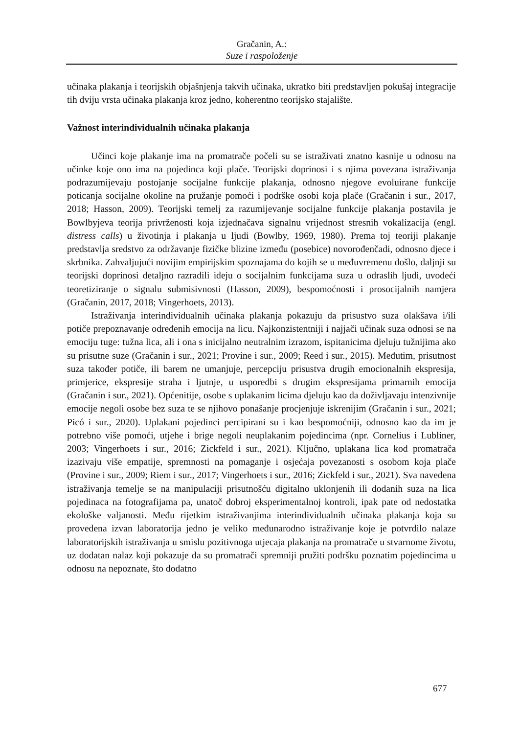Gračanin, A.:
Suze i raspoloženje
učinaka plakanja i teorijskih objašnjenja takvih učinaka, ukratko biti predstavljen pokušaj integracije tih dviju vrsta učinaka plakanja kroz jedno, koherentno teorijsko stajalište.
Važnost interindividualnih učinaka plakanja
Učinci koje plakanje ima na promatrače počeli su se istraživati znatno kasnije u odnosu na učinke koje ono ima na pojedinca koji plače. Teorijski doprinosi i s njima povezana istraživanja podrazumijevaju postojanje socijalne funkcije plakanja, odnosno njegove evoluirane funkcije poticanja socijalne okoline na pružanje pomoći i podrške osobi koja plače (Gračanin i sur., 2017, 2018; Hasson, 2009). Teorijski temelj za razumijevanje socijalne funkcije plakanja postavila je Bowlbyjeva teorija privrženosti koja izjednačava signalnu vrijednost stresnih vokalizacija (engl. distress calls) u životinja i plakanja u ljudi (Bowlby, 1969, 1980). Prema toj teoriji plakanje predstavlja sredstvo za održavanje fizičke blizine između (posebice) novorođenčadi, odnosno djece i skrbnika. Zahvaljujući novijim empirijskim spoznajama do kojih se u međuvremenu došlo, daljnji su teorijski doprinosi detaljno razradili ideju o socijalnim funkcijama suza u odraslih ljudi, uvodeći teoretiziranje o signalu submisivnosti (Hasson, 2009), bespomoćnosti i prosocijalnih namjera (Gračanin, 2017, 2018; Vingerhoets, 2013).
Istraživanja interindividualnih učinaka plakanja pokazuju da prisustvo suza olakšava i/ili potiče prepoznavanje određenih emocija na licu. Najkonzistentniji i najjači učinak suza odnosi se na emociju tuge: tužna lica, ali i ona s inicijalno neutralnim izrazom, ispitanicima djeluju tužnijima ako su prisutne suze (Gračanin i sur., 2021; Provine i sur., 2009; Reed i sur., 2015). Međutim, prisutnost suza također potiče, ili barem ne umanjuje, percepciju prisustva drugih emocionalnih ekspresija, primjerice, ekspresije straha i ljutnje, u usporedbi s drugim ekspresijama primarnih emocija (Gračanin i sur., 2021). Općenitije, osobe s uplakanim licima djeluju kao da doživljavaju intenzivnije emocije negoli osobe bez suza te se njihovo ponašanje procjenjuje iskrenijim (Gračanin i sur., 2021; Picó i sur., 2020). Uplakani pojedinci percipirani su i kao bespomoćniji, odnosno kao da im je potrebno više pomoći, utjehe i brige negoli neuplakanim pojedincima (npr. Cornelius i Lubliner, 2003; Vingerhoets i sur., 2016; Zickfeld i sur., 2021). Ključno, uplakana lica kod promatrača izazivaju više empatije, spremnosti na pomaganje i osjećaja povezanosti s osobom koja plače (Provine i sur., 2009; Riem i sur., 2017; Vingerhoets i sur., 2016; Zickfeld i sur., 2021). Sva navedena istraživanja temelje se na manipulaciji prisutnošću digitalno uklonjenih ili dodanih suza na lica pojedinaca na fotografijama pa, unatoč dobroj eksperimentalnoj kontroli, ipak pate od nedostatka ekološke valjanosti. Među rijetkim istraživanjima interindividualnih učinaka plakanja koja su provedena izvan laboratorija jedno je veliko međunarodno istraživanje koje je potvrdilo nalaze laboratorijskih istraživanja u smislu pozitivnoga utjecaja plakanja na promatrače u stvarnome životu, uz dodatan nalaz koji pokazuje da su promatrači spremniji pružiti podršku poznatim pojedincima u odnosu na nepoznate, što dodatno
677